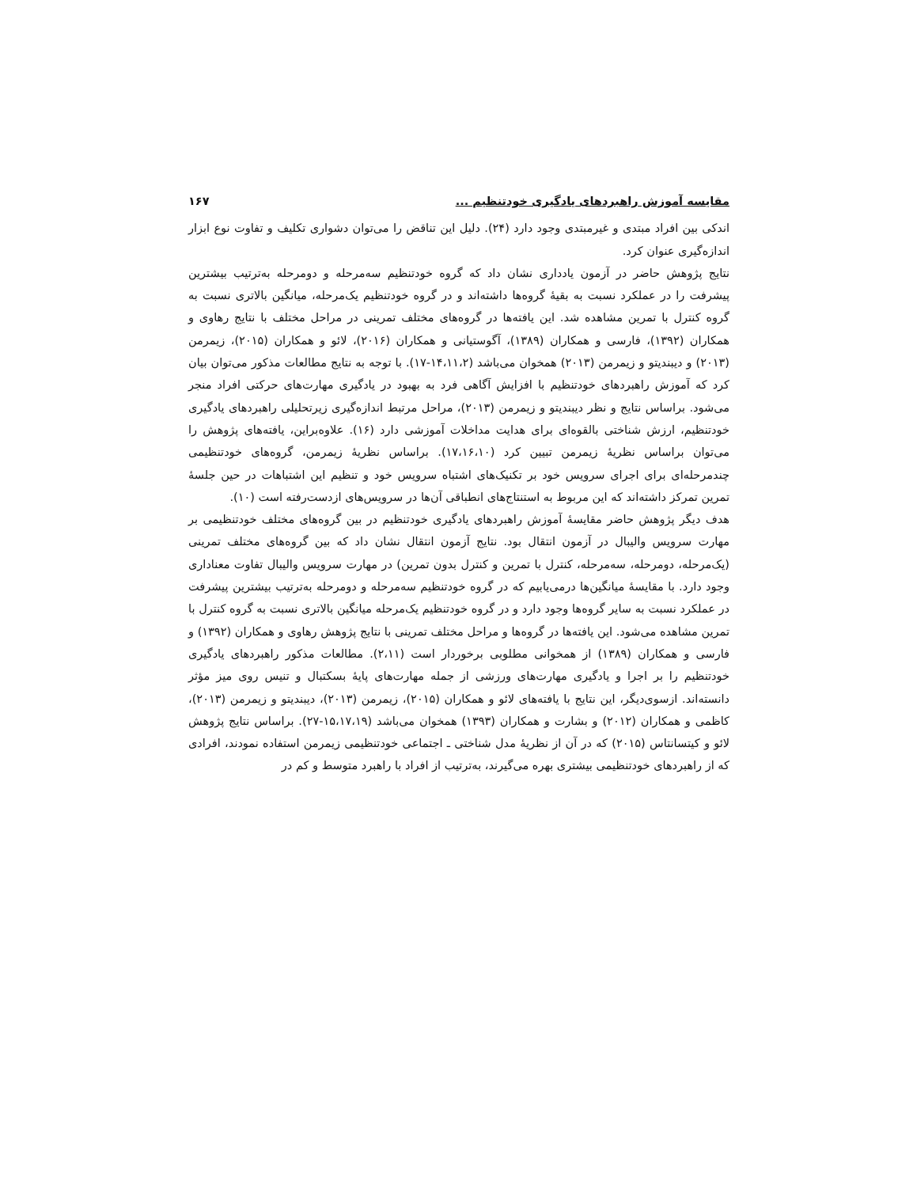مقایسه آموزش راهبردهای یادگیری خودتنظیم ... ۱۶۷
اندکی بین افراد مبتدی و غیرمبتدی وجود دارد (۲۴). دلیل این تناقض را می‌توان دشواری تکلیف و تفاوت نوع ابزار اندازه‌گیری عنوان کرد.
نتایج پژوهش حاضر در آزمون یادداری نشان داد که گروه خودتنظیم سه‌مرحله و دومرحله به‌ترتیب بیشترین پیشرفت را در عملکرد نسبت به بقیهٔ گروه‌ها داشته‌اند و در گروه خودتنظیم یک‌مرحله، میانگین بالاتری نسبت به گروه کنترل با تمرین مشاهده شد. این یافته‌ها در گروه‌های مختلف تمرینی در مراحل مختلف با نتایج رهاوی و همکاران (۱۳۹۲)، فارسی و همکاران (۱۳۸۹)، آگوستیانی و همکاران (۲۰۱۶)، لائو و همکاران (۲۰۱۵)، زیمرمن (۲۰۱۳) و دیبندیتو و زیمرمن (۲۰۱۳) همخوان می‌باشد (۱۴،۱۱،۲-۱۷). با توجه به نتایج مطالعات مذکور می‌توان بیان کرد که آموزش راهبردهای خودتنظیم با افزایش آگاهی فرد به بهبود در یادگیری مهارت‌های حرکتی افراد منجر می‌شود. براساس نتایج و نظر دیبندیتو و زیمرمن (۲۰۱۳)، مراحل مرتبط اندازه‌گیری زیرتحلیلی راهبردهای یادگیری خودتنظیم، ارزش شناختی بالقوه‌ای برای هدایت مداخلات آموزشی دارد (۱۶). علاوه‌براین، یافته‌های پژوهش را می‌توان براساس نظریهٔ زیمرمن تبیین کرد (۱۷،۱۶،۱۰). براساس نظریهٔ زیمرمن، گروه‌های خودتنظیمی چندمرحله‌ای برای اجرای سرویس خود بر تکنیک‌های اشتباه سرویس خود و تنظیم این اشتباهات در حین جلسهٔ تمرین تمرکز داشته‌اند که این مربوط به استنتاج‌های انطباقی آن‌ها در سرویس‌های ازدست‌رفته است (۱۰).
هدف دیگر پژوهش حاضر مقایسهٔ آموزش راهبردهای یادگیری خودتنظیم در بین گروه‌های مختلف خودتنظیمی بر مهارت سرویس والیبال در آزمون انتقال بود. نتایج آزمون انتقال نشان داد که بین گروه‌های مختلف تمرینی (یک‌مرحله، دومرحله، سه‌مرحله، کنترل با تمرین و کنترل بدون تمرین) در مهارت سرویس والیبال تفاوت معناداری وجود دارد. با مقایسهٔ میانگین‌ها درمی‌یابیم که در گروه خودتنظیم سه‌مرحله و دومرحله به‌ترتیب بیشترین پیشرفت در عملکرد نسبت به سایر گروه‌ها وجود دارد و در گروه خودتنظیم یک‌مرحله میانگین بالاتری نسبت به گروه کنترل با تمرین مشاهده می‌شود. این یافته‌ها در گروه‌ها و مراحل مختلف تمرینی با نتایج پژوهش رهاوی و همکاران (۱۳۹۲) و فارسی و همکاران (۱۳۸۹) از همخوانی مطلوبی برخوردار است (۲،۱۱). مطالعات مذکور راهبردهای یادگیری خودتنظیم را بر اجرا و یادگیری مهارت‌های ورزشی از جمله مهارت‌های پایهٔ بسکتبال و تنیس روی میز مؤثر دانسته‌اند. ازسوی‌دیگر، این نتایج با یافته‌های لائو و همکاران (۲۰۱۵)، زیمرمن (۲۰۱۳)، دیبندیتو و زیمرمن (۲۰۱۳)، کاظمی و همکاران (۲۰۱۲) و بشارت و همکاران (۱۳۹۳) همخوان می‌باشد (۱۵،۱۷،۱۹-۲۷). براساس نتایج پژوهش لائو و کیتسانتاس (۲۰۱۵) که در آن از نظریهٔ مدل شناختی ـ اجتماعی خودتنظیمی زیمرمن استفاده نمودند، افرادی که از راهبردهای خودتنظیمی بیشتری بهره می‌گیرند، به‌ترتیب از افراد با راهبرد متوسط و کم در